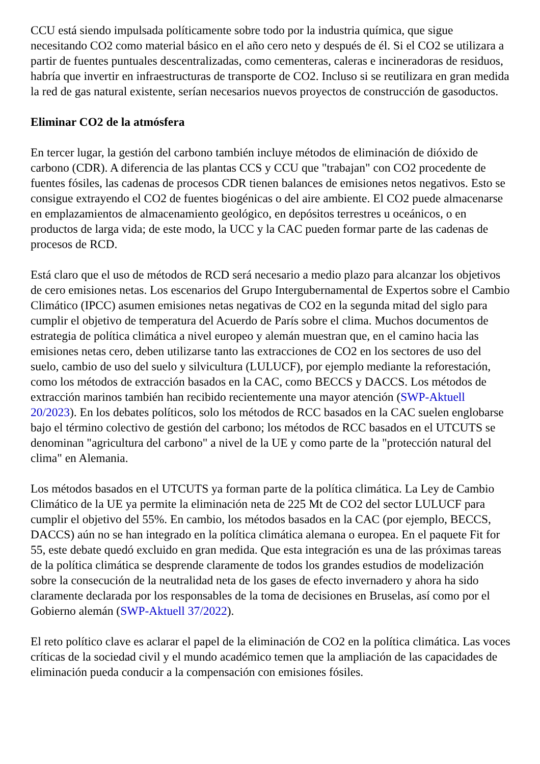CCU está siendo impulsada políticamente sobre todo por la industria química, que sigue necesitando CO2 como material básico en el año cero neto y después de él. Si el CO2 se utilizara a partir de fuentes puntuales descentralizadas, como cementeras, caleras e incineradoras de residuos, habría que invertir en infraestructuras de transporte de CO2. Incluso si se reutilizara en gran medida la red de gas natural existente, serían necesarios nuevos proyectos de construcción de gasoductos.
Eliminar CO2 de la atmósfera
En tercer lugar, la gestión del carbono también incluye métodos de eliminación de dióxido de carbono (CDR). A diferencia de las plantas CCS y CCU que "trabajan" con CO2 procedente de fuentes fósiles, las cadenas de procesos CDR tienen balances de emisiones netos negativos. Esto se consigue extrayendo el CO2 de fuentes biogénicas o del aire ambiente. El CO2 puede almacenarse en emplazamientos de almacenamiento geológico, en depósitos terrestres u oceánicos, o en productos de larga vida; de este modo, la UCC y la CAC pueden formar parte de las cadenas de procesos de RCD.
Está claro que el uso de métodos de RCD será necesario a medio plazo para alcanzar los objetivos de cero emisiones netas. Los escenarios del Grupo Intergubernamental de Expertos sobre el Cambio Climático (IPCC) asumen emisiones netas negativas de CO2 en la segunda mitad del siglo para cumplir el objetivo de temperatura del Acuerdo de París sobre el clima. Muchos documentos de estrategia de política climática a nivel europeo y alemán muestran que, en el camino hacia las emisiones netas cero, deben utilizarse tanto las extracciones de CO2 en los sectores de uso del suelo, cambio de uso del suelo y silvicultura (LULUCF), por ejemplo mediante la reforestación, como los métodos de extracción basados en la CAC, como BECCS y DACCS. Los métodos de extracción marinos también han recibido recientemente una mayor atención (SWP-Aktuell 20/2023). En los debates políticos, solo los métodos de RCC basados en la CAC suelen englobarse bajo el término colectivo de gestión del carbono; los métodos de RCC basados en el UTCUTS se denominan "agricultura del carbono" a nivel de la UE y como parte de la "protección natural del clima" en Alemania.
Los métodos basados en el UTCUTS ya forman parte de la política climática. La Ley de Cambio Climático de la UE ya permite la eliminación neta de 225 Mt de CO2 del sector LULUCF para cumplir el objetivo del 55%. En cambio, los métodos basados en la CAC (por ejemplo, BECCS, DACCS) aún no se han integrado en la política climática alemana o europea. En el paquete Fit for 55, este debate quedó excluido en gran medida. Que esta integración es una de las próximas tareas de la política climática se desprende claramente de todos los grandes estudios de modelización sobre la consecución de la neutralidad neta de los gases de efecto invernadero y ahora ha sido claramente declarada por los responsables de la toma de decisiones en Bruselas, así como por el Gobierno alemán (SWP-Aktuell 37/2022).
El reto político clave es aclarar el papel de la eliminación de CO2 en la política climática. Las voces críticas de la sociedad civil y el mundo académico temen que la ampliación de las capacidades de eliminación pueda conducir a la compensación con emisiones fósiles.